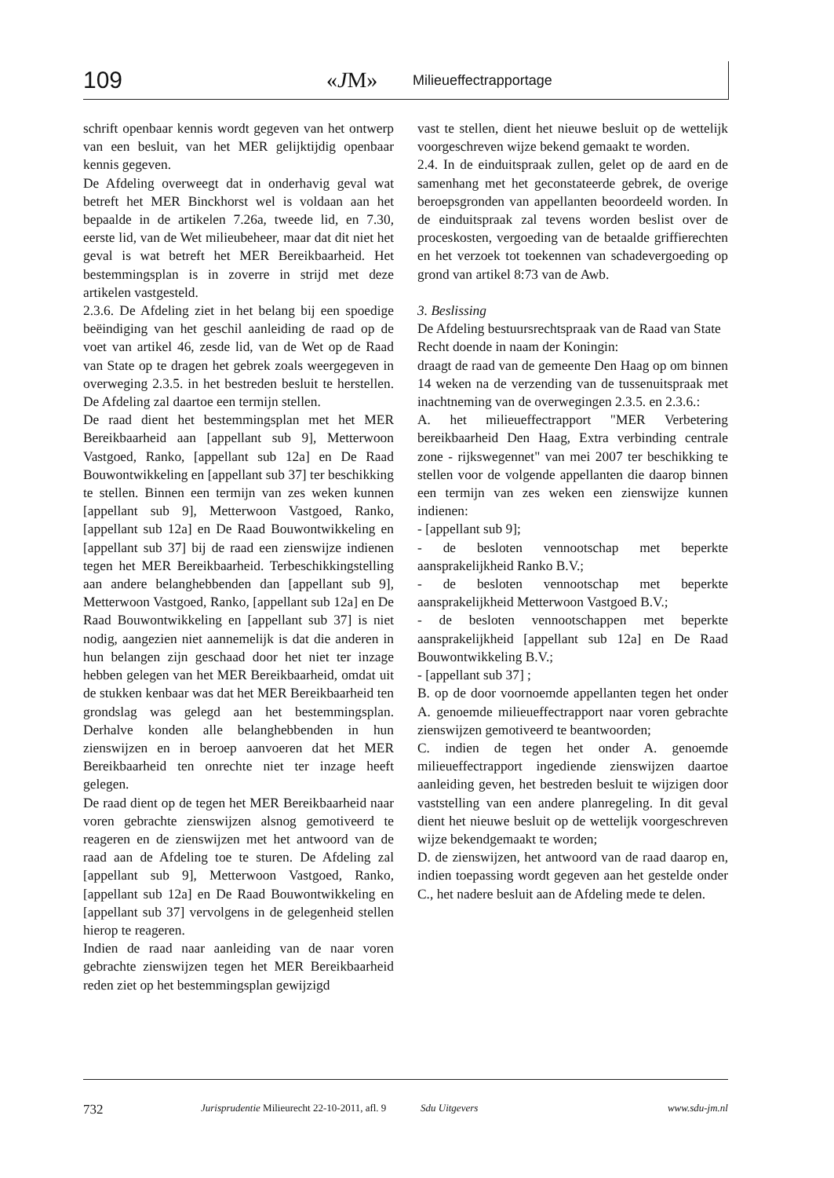109 «JM» Milieueffectrapportage
schrift openbaar kennis wordt gegeven van het ontwerp van een besluit, van het MER gelijktijdig openbaar kennis gegeven.
De Afdeling overweegt dat in onderhavig geval wat betreft het MER Binckhorst wel is voldaan aan het bepaalde in de artikelen 7.26a, tweede lid, en 7.30, eerste lid, van de Wet milieubeheer, maar dat dit niet het geval is wat betreft het MER Bereikbaarheid. Het bestemmingsplan is in zoverre in strijd met deze artikelen vastgesteld.
2.3.6. De Afdeling ziet in het belang bij een spoedige beëindiging van het geschil aanleiding de raad op de voet van artikel 46, zesde lid, van de Wet op de Raad van State op te dragen het gebrek zoals weergegeven in overweging 2.3.5. in het bestreden besluit te herstellen. De Afdeling zal daartoe een termijn stellen.
De raad dient het bestemmingsplan met het MER Bereikbaarheid aan [appellant sub 9], Metterwoon Vastgoed, Ranko, [appellant sub 12a] en De Raad Bouwontwikkeling en [appellant sub 37] ter beschikking te stellen. Binnen een termijn van zes weken kunnen [appellant sub 9], Metterwoon Vastgoed, Ranko, [appellant sub 12a] en De Raad Bouwontwikkeling en [appellant sub 37] bij de raad een zienswijze indienen tegen het MER Bereikbaarheid. Terbeschikkingstelling aan andere belanghebbenden dan [appellant sub 9], Metterwoon Vastgoed, Ranko, [appellant sub 12a] en De Raad Bouwontwikkeling en [appellant sub 37] is niet nodig, aangezien niet aannemelijk is dat die anderen in hun belangen zijn geschaad door het niet ter inzage hebben gelegen van het MER Bereikbaarheid, omdat uit de stukken kenbaar was dat het MER Bereikbaarheid ten grondslag was gelegd aan het bestemmingsplan. Derhalve konden alle belanghebbenden in hun zienswijzen en in beroep aanvoeren dat het MER Bereikbaarheid ten onrechte niet ter inzage heeft gelegen.
De raad dient op de tegen het MER Bereikbaarheid naar voren gebrachte zienswijzen alsnog gemotiveerd te reageren en de zienswijzen met het antwoord van de raad aan de Afdeling toe te sturen. De Afdeling zal [appellant sub 9], Metterwoon Vastgoed, Ranko, [appellant sub 12a] en De Raad Bouwontwikkeling en [appellant sub 37] vervolgens in de gelegenheid stellen hierop te reageren.
Indien de raad naar aanleiding van de naar voren gebrachte zienswijzen tegen het MER Bereikbaarheid reden ziet op het bestemmingsplan gewijzigd
vast te stellen, dient het nieuwe besluit op de wettelijk voorgeschreven wijze bekend gemaakt te worden.
2.4. In de einduitspraak zullen, gelet op de aard en de samenhang met het geconstateerde gebrek, de overige beroepsgronden van appellanten beoordeeld worden. In de einduitspraak zal tevens worden beslist over de proceskosten, vergoeding van de betaalde griffierechten en het verzoek tot toekennen van schadevergoeding op grond van artikel 8:73 van de Awb.
3. Beslissing
De Afdeling bestuursrechtspraak van de Raad van State
Recht doende in naam der Koningin:
draagt de raad van de gemeente Den Haag op om binnen 14 weken na de verzending van de tussenuitspraak met inachtneming van de overwegingen 2.3.5. en 2.3.6.:
A. het milieueffectrapport "MER Verbetering bereikbaarheid Den Haag, Extra verbinding centrale zone - rijkswegennet" van mei 2007 ter beschikking te stellen voor de volgende appellanten die daarop binnen een termijn van zes weken een zienswijze kunnen indienen:
- [appellant sub 9];
- de besloten vennootschap met beperkte aansprakelijkheid Ranko B.V.;
- de besloten vennootschap met beperkte aansprakelijkheid Metterwoon Vastgoed B.V.;
- de besloten vennootschappen met beperkte aansprakelijkheid [appellant sub 12a] en De Raad Bouwontwikkeling B.V.;
- [appellant sub 37] ;
B. op de door voornoemde appellanten tegen het onder A. genoemde milieueffectrapport naar voren gebrachte zienswijzen gemotiveerd te beantwoorden;
C. indien de tegen het onder A. genoemde milieueffectrapport ingediende zienswijzen daartoe aanleiding geven, het bestreden besluit te wijzigen door vaststelling van een andere planregeling. In dit geval dient het nieuwe besluit op de wettelijk voorgeschreven wijze bekendgemaakt te worden;
D. de zienswijzen, het antwoord van de raad daarop en, indien toepassing wordt gegeven aan het gestelde onder C., het nadere besluit aan de Afdeling mede te delen.
732 Jurisprudentie Milieurecht 22-10-2011, afl. 9 Sdu Uitgevers www.sdu-jm.nl